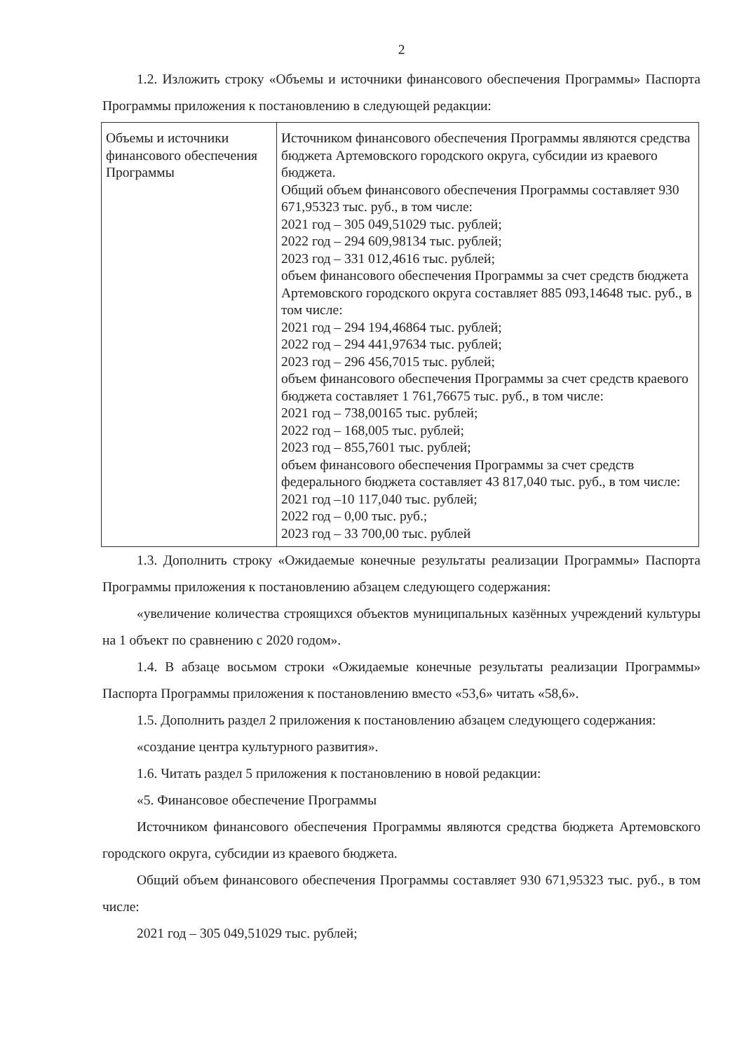2
1.2. Изложить строку «Объемы и источники финансового обеспечения Программы» Паспорта Программы приложения к постановлению в следующей редакции:
| Объемы и источники финансового обеспечения Программы | Источником финансового обеспечения Программы являются средства бюджета Артемовского городского округа, субсидии из краевого бюджета. Общий объем финансового обеспечения Программы составляет 930 671,95323 тыс. руб., в том числе: 2021 год – 305 049,51029 тыс. рублей; 2022 год – 294 609,98134 тыс. рублей; 2023 год – 331 012,4616 тыс. рублей; объем финансового обеспечения Программы за счет средств бюджета Артемовского городского округа составляет 885 093,14648 тыс. руб., в том числе: 2021 год – 294 194,46864 тыс. рублей; 2022 год – 294 441,97634 тыс. рублей; 2023 год – 296 456,7015 тыс. рублей; объем финансового обеспечения Программы за счет средств краевого бюджета составляет 1 761,76675 тыс. руб., в том числе: 2021 год – 738,00165 тыс. рублей; 2022 год – 168,005 тыс. рублей; 2023 год – 855,7601 тыс. рублей; объем финансового обеспечения Программы за счет средств федерального бюджета составляет 43 817,040 тыс. руб., в том числе: 2021 год –10 117,040 тыс. рублей; 2022 год – 0,00 тыс. руб.; 2023 год – 33 700,00 тыс. рублей |
1.3. Дополнить строку «Ожидаемые конечные результаты реализации Программы» Паспорта Программы приложения к постановлению абзацем следующего содержания:
«увеличение количества строящихся объектов муниципальных казённых учреждений культуры на 1 объект по сравнению с 2020 годом».
1.4. В абзаце восьмом строки «Ожидаемые конечные результаты реализации Программы» Паспорта Программы приложения к постановлению вместо «53,6» читать «58,6».
1.5. Дополнить раздел 2 приложения к постановлению абзацем следующего содержания:
«создание центра культурного развития».
1.6. Читать раздел 5 приложения к постановлению в новой редакции:
«5. Финансовое обеспечение Программы
Источником финансового обеспечения Программы являются средства бюджета Артемовского городского округа, субсидии из краевого бюджета.
Общий объем финансового обеспечения Программы составляет 930 671,95323 тыс. руб., в том числе:
2021 год – 305 049,51029 тыс. рублей;